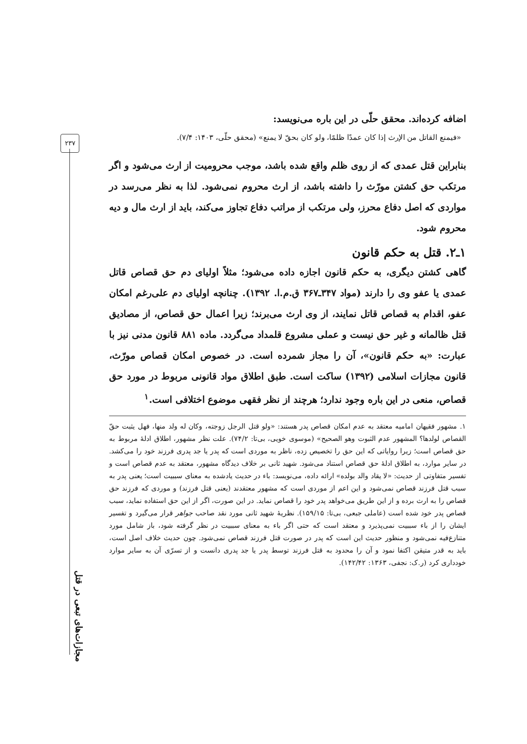۲۳۷
اضافه کرده‌اند. محقق حلّی در این باره می‌نویسد:
«فیمنع القاتل من الإرث إذا کان عمدًا ظلمًا، ولو کان بحقّ لا یمنع» (محقق حلّی، ۱۴۰۳: ۷/۴).
بنابراین قتل عمدی که از روی ظلم واقع شده باشد، موجب محرومیت از ارث می‌شود و اگر مرتکب حق کشتن مورّث را داشته باشد، از ارث محروم نمی‌شود. لذا به نظر می‌رسد در مواردی که اصل دفاع محرز، ولی مرتکب از مراتب دفاع تجاوز می‌کند، باید از ارث مال و دیه محروم شود.
۱ـ۲. قتل به حکم قانون
گاهی کشتن دیگری، به حکم قانون اجازه داده می‌شود؛ مثلاً اولیای دم حق قصاص قاتل عمدی یا عفو وی را دارند (مواد ۳۴۷ـ۳۶۷ ق.م.ا. ۱۳۹۲). چنانچه اولیای دم علی‌رغم امکان عفو، اقدام به قصاص قاتل نمایند، از وی ارث می‌برند؛ زیرا اعمال حق قصاص، از مصادیق قتل ظالمانه و غیر حق نیست و عملی مشروع قلمداد می‌گردد. ماده ۸۸۱ قانون مدنی نیز با عبارت: «به حکم قانون»، آن را مجاز شمرده است. در خصوص امکان قصاص مورّث، قانون مجازات اسلامی (۱۳۹۲) ساکت است. طبق اطلاق مواد قانونی مربوط در مورد حق قصاص، منعی در این باره وجود ندارد؛ هرچند از نظر فقهی موضوع اختلافی است.<sup>۱</sup>
۱. مشهور فقیهان امامیه معتقد به عدم امکان قصاص پدر هستند: «ولو قتل الرجل زوجته، وکان له ولد منها، فهل یثبت حقّ القصاص لولدها؟ المشهور عدم الثبوت وهو الصحیح» (موسوی خویی، بی‌تا: ۷۴/۲). علت نظر مشهور، اطلاق ادلهٔ مربوط به حق قصاص است؛ زیرا روایاتی که این حق را تخصیص زده، ناظر به موردی است که پدر یا جد پدری فرزند خود را می‌کشد. در سایر موارد، به اطلاق ادلهٔ حق قصاص استناد می‌شود. شهید ثانی بر خلاف دیدگاه مشهور، معتقد به عدم قصاص است و تفسیر متفاوتی از حدیث: «لا یقاد والد بولده» ارائه داده، می‌نویسد: باء در حدیث یادشده به معنای سببیت است؛ یعنی پدر به سبب قتل فرزند قصاص نمی‌شود و این اعم از موردی است که مشهور معتقدند (یعنی قتل فرزند) و موردی که فرزند حق قصاص را به ارث برده و از این طریق می‌خواهد پدر خود را قصاص نماید. در این صورت، اگر از این حق استفاده نماید، سبب قصاص پدر خود شده است (عاملی جبعی، بی‌تا: ۱۵۹/۱۵). نظریهٔ شهید ثانی مورد نقد صاحب جواهر قرار می‌گیرد و تفسیر ایشان را از باء سببیت نمی‌پذیرد و معتقد است که حتی اگر باء به معنای سببیت در نظر گرفته شود، باز شامل مورد متنازع‌فیه نمی‌شود و منظور حدیث این است که پدر در صورت قتل فرزند قصاص نمی‌شود. چون حدیث خلاف اصل است، باید به قدر متیقن اکتفا نمود و آن را محدود به قتل فرزند توسط پدر یا جد پدری دانست و از تسرّی آن به سایر موارد خودداری کرد (ر.ک: نجفی، ۱۳۶۳: ۱۴۲/۴۲).
مجازات‌های تبعی در قتل